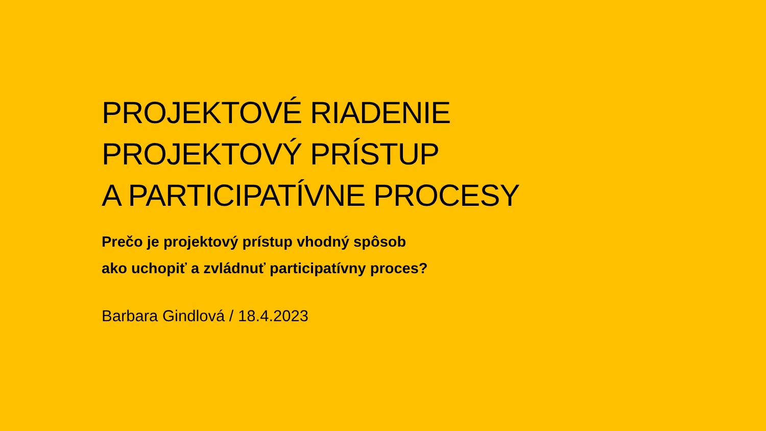PROJEKTOVÉ RIADENIE
PROJEKTOVÝ PRÍSTUP
A PARTICIPATÍVNE PROCESY
Prečo je projektový prístup vhodný spôsob
ako uchopiť a zvládnuť participatívny proces?
Barbara Gindlová / 18.4.2023